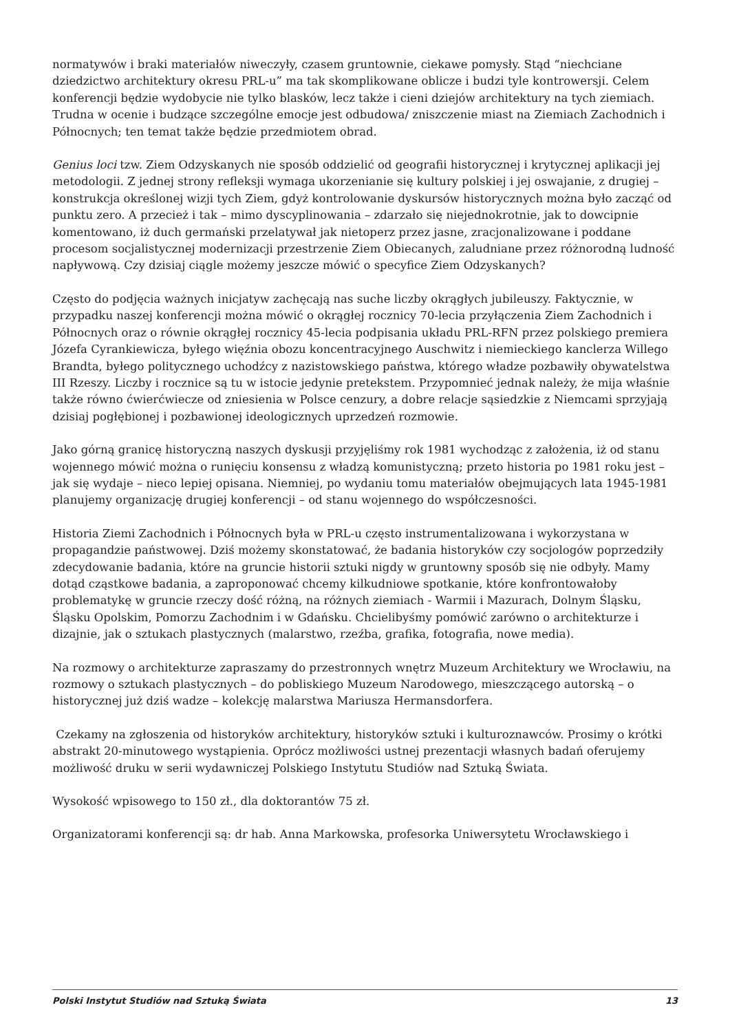normatywów i braki materiałów niweczyły, czasem gruntownie, ciekawe pomysły. Stąd “niechciane dziedzictwo architektury okresu PRL-u” ma tak skomplikowane oblicze i budzi tyle kontrowersji. Celem konferencji będzie wydobycie nie tylko blasków, lecz także i cieni dziejów architektury na tych ziemiach. Trudna w ocenie i budzące szczególne emocje jest odbudowa/ zniszczenie miast na Ziemiach Zachodnich i Północnych; ten temat także będzie przedmiotem obrad.
Genius loci tzw. Ziem Odzyskanych nie sposób oddzielić od geografii historycznej i krytycznej aplikacji jej metodologii. Z jednej strony refleksji wymaga ukorzenianie się kultury polskiej i jej oswajanie, z drugiej – konstrukcja określonej wizji tych Ziem, gdyż kontrolowanie dyskursów historycznych można było zacząć od punktu zero. A przecież i tak – mimo dyscyplinowania – zdarzało się niejednokrotnie, jak to dowcipnie komentowano, iż duch germański przelatywał jak nietoperz przez jasne, zracjonalizowane i poddane procesom socjalistycznej modernizacji przestrzenie Ziem Obiecanych, zaludniane przez różnorodną ludność napływową. Czy dzisiaj ciągle możemy jeszcze mówić o specyfice Ziem Odzyskanych?
Często do podjęcia ważnych inicjatyw zachęcają nas suche liczby okrągłych jubileuszy. Faktycznie, w przypadku naszej konferencji można mówić o okrągłej rocznicy 70-lecia przyłączenia Ziem Zachodnich i Północnych oraz o równie okrągłej rocznicy 45-lecia podpisania układu PRL-RFN przez polskiego premiera Józefa Cyrankiewicza, byłego więźnia obozu koncentracyjnego Auschwitz i niemieckiego kanclerza Willego Brandta, byłego politycznego uchodźcy z nazistowskiego państwa, którego władze pozbawiły obywatelstwa III Rzeszy. Liczby i rocznice są tu w istocie jedynie pretekstem. Przypomnieć jednak należy, że mija właśnie także równo ćwierćwiecze od zniesienia w Polsce cenzury, a dobre relacje sąsiedzkie z Niemcami sprzyjają dzisiaj pogłębionej i pozbawionej ideologicznych uprzedzeń rozmowie.
Jako górną granicę historyczną naszych dyskusji przyjęliśmy rok 1981 wychodząc z założenia, iż od stanu wojennego mówić można o runięciu konsensu z władzą komunistyczną; przeto historia po 1981 roku jest – jak się wydaje – nieco lepiej opisana. Niemniej, po wydaniu tomu materiałów obejmujących lata 1945-1981 planujemy organizację drugiej konferencji – od stanu wojennego do współczesności.
Historia Ziemi Zachodnich i Północnych była w PRL-u często instrumentalizowana i wykorzystana w propagandzie państwowej. Dziś możemy skonstatować, że badania historyków czy socjologów poprzedziły zdecydowanie badania, które na gruncie historii sztuki nigdy w gruntowny sposób się nie odbyły. Mamy dotąd cząstkowe badania, a zaproponować chcemy kilkudniowe spotkanie, które konfrontowałoby problematykę w gruncie rzeczy dość różną, na różnych ziemiach - Warmii i Mazurach, Dolnym Śląsku, Śląsku Opolskim, Pomorzu Zachodnim i w Gdańsku. Chcielibyśmy pomówić zarówno o architekturze i dizajnie, jak o sztukach plastycznych (malarstwo, rzeźba, grafika, fotografia, nowe media).
Na rozmowy o architekturze zapraszamy do przestronnych wnętrz Muzeum Architektury we Wrocławiu, na rozmowy o sztukach plastycznych – do pobliskiego Muzeum Narodowego, mieszczącego autorską – o historycznej już dziś wadze – kolekcję malarstwa Mariusza Hermansdorfera.
Czekamy na zgłoszenia od historyków architektury, historyków sztuki i kulturoznawców. Prosimy o krótki abstrakt 20-minutowego wystąpienia. Oprócz możliwości ustnej prezentacji własnych badań oferujemy możliwość druku w serii wydawniczej Polskiego Instytutu Studiów nad Sztuką Świata.
Wysokość wpisowego to 150 zł., dla doktorantów 75 zł.
Organizatorami konferencji są: dr hab. Anna Markowska, profesorka Uniwersytetu Wrocławskiego i
Polski Instytut Studiów nad Sztuką Świata 13